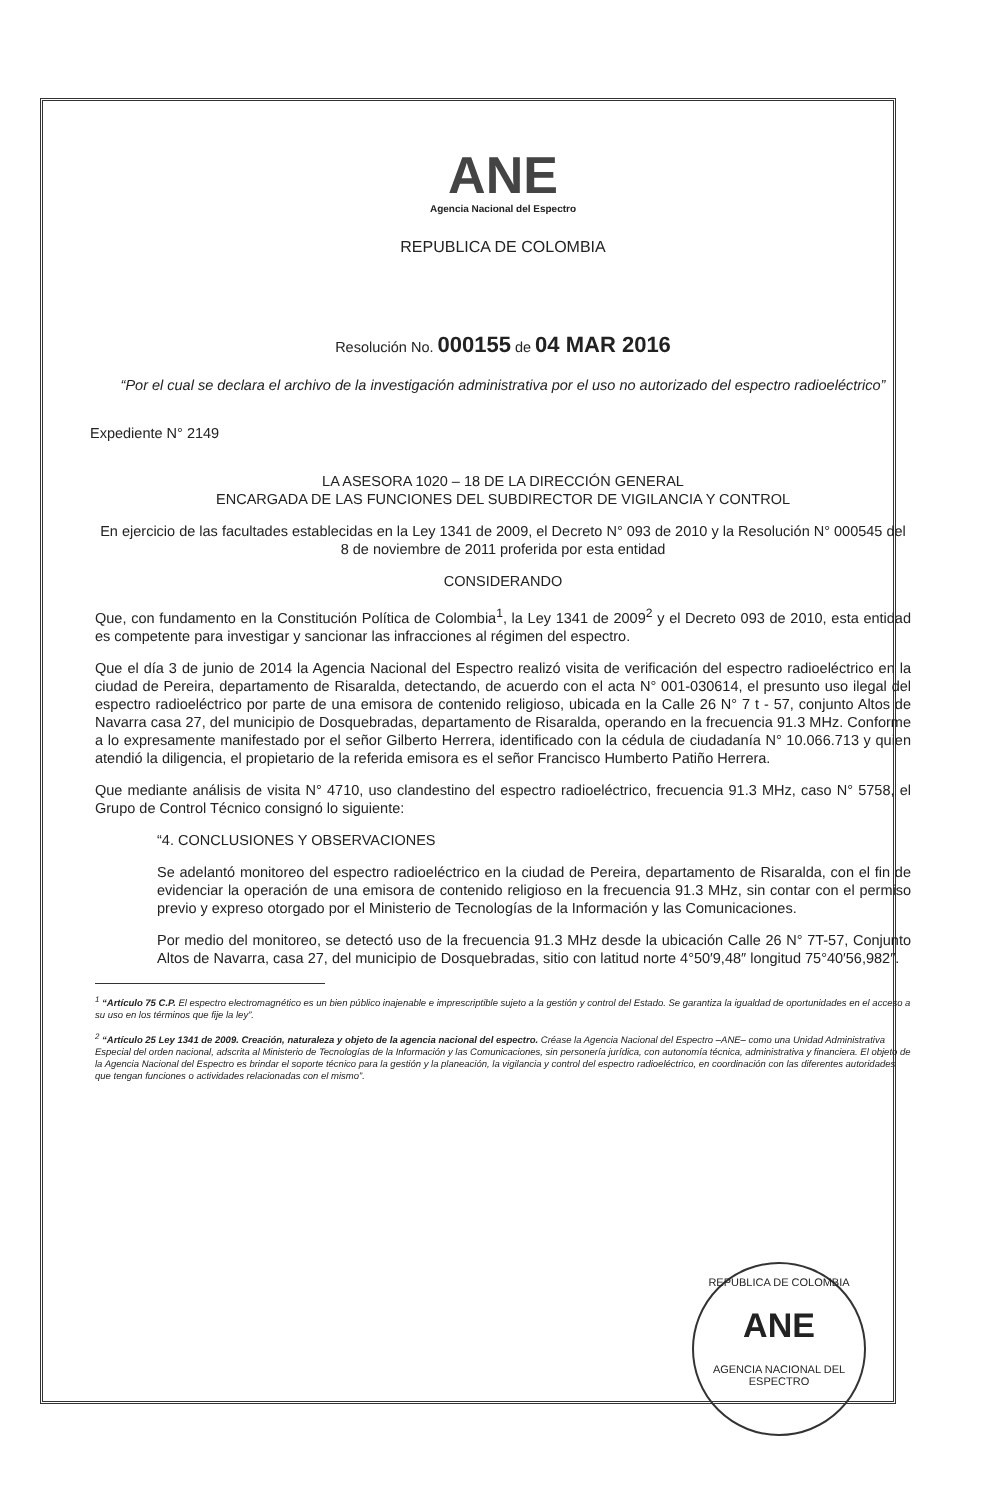ANE
Agencia Nacional del Espectro
REPUBLICA DE COLOMBIA
Resolución No. 000155 de 04 MAR 2016
“Por el cual se declara el archivo de la investigación administrativa por el uso no autorizado del espectro radioeléctrico”
Expediente N° 2149
LA ASESORA 1020 – 18 DE LA DIRECCIÓN GENERAL
ENCARGADA DE LAS FUNCIONES DEL SUBDIRECTOR DE VIGILANCIA Y CONTROL
En ejercicio de las facultades establecidas en la Ley 1341 de 2009, el Decreto N° 093 de 2010 y la Resolución N° 000545 del 8 de noviembre de 2011 proferida por esta entidad
CONSIDERANDO
Que, con fundamento en la Constitución Política de Colombia<sup>1</sup>, la Ley 1341 de 2009<sup>2</sup> y el Decreto 093 de 2010, esta entidad es competente para investigar y sancionar las infracciones al régimen del espectro.
Que el día 3 de junio de 2014 la Agencia Nacional del Espectro realizó visita de verificación del espectro radioeléctrico en la ciudad de Pereira, departamento de Risaralda, detectando, de acuerdo con el acta N° 001-030614, el presunto uso ilegal del espectro radioeléctrico por parte de una emisora de contenido religioso, ubicada en la Calle 26 N° 7 t - 57, conjunto Altos de Navarra casa 27, del municipio de Dosquebradas, departamento de Risaralda, operando en la frecuencia 91.3 MHz. Conforme a lo expresamente manifestado por el señor Gilberto Herrera, identificado con la cédula de ciudadanía N° 10.066.713 y quien atendió la diligencia, el propietario de la referida emisora es el señor Francisco Humberto Patiño Herrera.
Que mediante análisis de visita N° 4710, uso clandestino del espectro radioeléctrico, frecuencia 91.3 MHz, caso N° 5758, el Grupo de Control Técnico consignó lo siguiente:
“4. CONCLUSIONES Y OBSERVACIONES
Se adelantó monitoreo del espectro radioeléctrico en la ciudad de Pereira, departamento de Risaralda, con el fin de evidenciar la operación de una emisora de contenido religioso en la frecuencia 91.3 MHz, sin contar con el permiso previo y expreso otorgado por el Ministerio de Tecnologías de la Información y las Comunicaciones.
Por medio del monitoreo, se detectó uso de la frecuencia 91.3 MHz desde la ubicación Calle 26 N° 7T-57, Conjunto Altos de Navarra, casa 27, del municipio de Dosquebradas, sitio con latitud norte 4°50′9,48″ longitud 75°40′56,982″.
<sup>1</sup> “Artículo 75 C.P. El espectro electromagnético es un bien público inajenable e imprescriptible sujeto a la gestión y control del Estado. Se garantiza la igualdad de oportunidades en el acceso a su uso en los términos que fije la ley”.
<sup>2</sup> “Artículo 25 Ley 1341 de 2009. Creación, naturaleza y objeto de la agencia nacional del espectro. Créase la Agencia Nacional del Espectro –ANE– como una Unidad Administrativa Especial del orden nacional, adscrita al Ministerio de Tecnologías de la Información y las Comunicaciones, sin personería jurídica, con autonomía técnica, administrativa y financiera. El objeto de la Agencia Nacional del Espectro es brindar el soporte técnico para la gestión y la planeación, la vigilancia y control del espectro radioeléctrico, en coordinación con las diferentes autoridades que tengan funciones o actividades relacionadas con el mismo”.
REPUBLICA DE COLOMBIA
ANE
AGENCIA NACIONAL DEL ESPECTRO